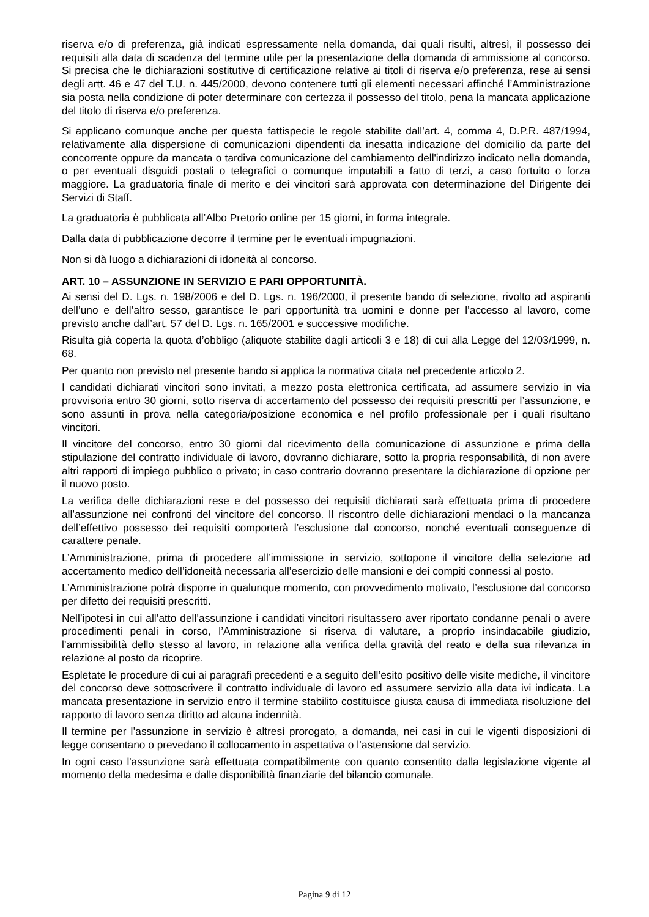riserva e/o di preferenza, già indicati espressamente nella domanda, dai quali risulti, altresì, il possesso dei requisiti alla data di scadenza del termine utile per la presentazione della domanda di ammissione al concorso. Si precisa che le dichiarazioni sostitutive di certificazione relative ai titoli di riserva e/o preferenza, rese ai sensi degli artt. 46 e 47 del T.U. n. 445/2000, devono contenere tutti gli elementi necessari affinché l’Amministrazione sia posta nella condizione di poter determinare con certezza il possesso del titolo, pena la mancata applicazione del titolo di riserva e/o preferenza.
Si applicano comunque anche per questa fattispecie le regole stabilite dall’art. 4, comma 4, D.P.R. 487/1994, relativamente alla dispersione di comunicazioni dipendenti da inesatta indicazione del domicilio da parte del concorrente oppure da mancata o tardiva comunicazione del cambiamento dell'indirizzo indicato nella domanda, o per eventuali disguidi postali o telegrafici o comunque imputabili a fatto di terzi, a caso fortuito o forza maggiore. La graduatoria finale di merito e dei vincitori sarà approvata con determinazione del Dirigente dei Servizi di Staff.
La graduatoria è pubblicata all’Albo Pretorio online per 15 giorni, in forma integrale.
Dalla data di pubblicazione decorre il termine per le eventuali impugnazioni.
Non si dà luogo a dichiarazioni di idoneità al concorso.
ART. 10 – ASSUNZIONE IN SERVIZIO E PARI OPPORTUNITÀ.
Ai sensi del D. Lgs. n. 198/2006 e del D. Lgs. n. 196/2000, il presente bando di selezione, rivolto ad aspiranti dell’uno e dell’altro sesso, garantisce le pari opportunità tra uomini e donne per l’accesso al lavoro, come previsto anche dall’art. 57 del D. Lgs. n. 165/2001 e successive modifiche.
Risulta già coperta la quota d’obbligo (aliquote stabilite dagli articoli 3 e 18) di cui alla Legge del 12/03/1999, n. 68.
Per quanto non previsto nel presente bando si applica la normativa citata nel precedente articolo 2.
I candidati dichiarati vincitori sono invitati, a mezzo posta elettronica certificata, ad assumere servizio in via provvisoria entro 30 giorni, sotto riserva di accertamento del possesso dei requisiti prescritti per l’assunzione, e sono assunti in prova nella categoria/posizione economica e nel profilo professionale per i quali risultano vincitori.
Il vincitore del concorso, entro 30 giorni dal ricevimento della comunicazione di assunzione e prima della stipulazione del contratto individuale di lavoro, dovranno dichiarare, sotto la propria responsabilità, di non avere altri rapporti di impiego pubblico o privato; in caso contrario dovranno presentare la dichiarazione di opzione per il nuovo posto.
La verifica delle dichiarazioni rese e del possesso dei requisiti dichiarati sarà effettuata prima di procedere all’assunzione nei confronti del vincitore del concorso. Il riscontro delle dichiarazioni mendaci o la mancanza dell’effettivo possesso dei requisiti comporterà l’esclusione dal concorso, nonché eventuali conseguenze di carattere penale.
L’Amministrazione, prima di procedere all’immissione in servizio, sottopone il vincitore della selezione ad accertamento medico dell’idoneità necessaria all’esercizio delle mansioni e dei compiti connessi al posto.
L’Amministrazione potrà disporre in qualunque momento, con provvedimento motivato, l’esclusione dal concorso per difetto dei requisiti prescritti.
Nell’ipotesi in cui all’atto dell’assunzione i candidati vincitori risultassero aver riportato condanne penali o avere procedimenti penali in corso, l’Amministrazione si riserva di valutare, a proprio insindacabile giudizio, l’ammissibilità dello stesso al lavoro, in relazione alla verifica della gravità del reato e della sua rilevanza in relazione al posto da ricoprire.
Espletate le procedure di cui ai paragrafi precedenti e a seguito dell’esito positivo delle visite mediche, il vincitore del concorso deve sottoscrivere il contratto individuale di lavoro ed assumere servizio alla data ivi indicata. La mancata presentazione in servizio entro il termine stabilito costituisce giusta causa di immediata risoluzione del rapporto di lavoro senza diritto ad alcuna indennità.
Il termine per l’assunzione in servizio è altresì prorogato, a domanda, nei casi in cui le vigenti disposizioni di legge consentano o prevedano il collocamento in aspettativa o l’astensione dal servizio.
In ogni caso l'assunzione sarà effettuata compatibilmente con quanto consentito dalla legislazione vigente al momento della medesima e dalle disponibilità finanziarie del bilancio comunale.
Pagina 9 di 12